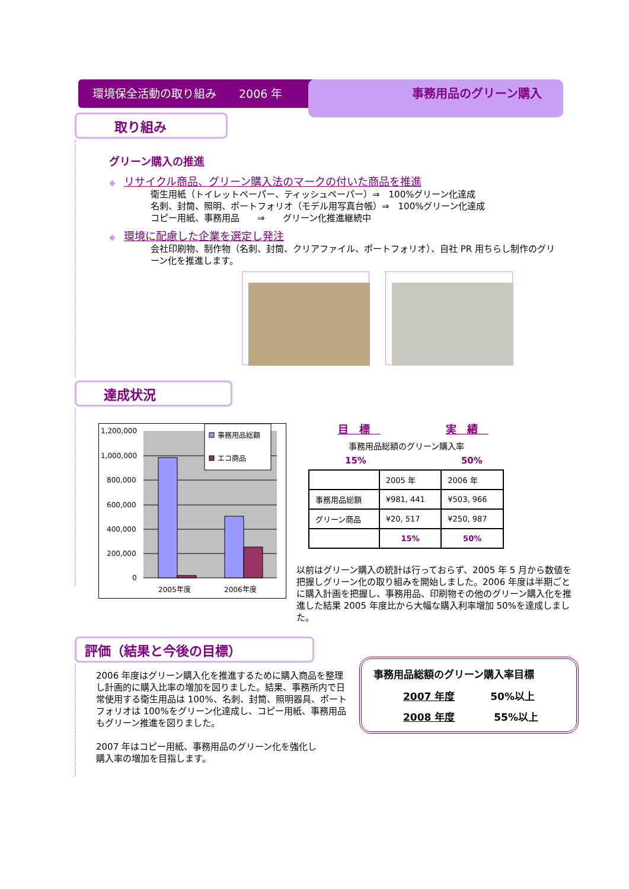環境保全活動の取り組み　　2006 年 事務用品のグリーン購入
取り組み
グリーン購入の推進
◆　リサイクル商品、グリーン購入法のマークの付いた商品を推進
衛生用紙（トイレットペーパー、ティッシュペーパー）⇒　100%グリーン化達成
名刺、封筒、照明、ポートフォリオ（モデル用写真台帳）⇒　100%グリーン化達成
コピー用紙、事務用品　　⇒　　グリーン化推進継続中
◆　環境に配慮した企業を選定し発注
会社印刷物、制作物（名刺、封筒、クリアファイル、ポートフォリオ）、自社 PR 用ちらし制作のグリーン化を推進します。
達成状況
1,200,000
1,000,000
800,000
600,000
400,000
200,000
0
2005年度
2006年度
事務用品総額
エコ商品
目　標　実　績　
事務用品総額のグリーン購入率
15% 50%
| | 2005 年 | 2006 年 |
| 事務用品総額 | ¥981, 441 | ¥503, 966 |
| グリーン商品 | ¥20, 517 | ¥250, 987 |
| | 15% | 50% |
以前はグリーン購入の統計は行っておらず、2005 年 5 月から数値を把握しグリーン化の取り組みを開始しました。2006 年度は半期ごとに購入計画を把握し、事務用品、印刷物その他のグリーン購入化を推進した結果 2005 年度比から大幅な購入利率増加 50%を達成しました。
評価（結果と今後の目標）
2006 年度はグリーン購入化を推進するために購入商品を整理し計画的に購入比率の増加を図りました。結果、事務所内で日常使用する衛生用品は 100%、名刺、封筒、照明器具、ポートフォリオは 100%をグリーン化達成し、コピー用紙、事務用品もグリーン推進を図りました。
2007 年はコピー用紙、事務用品のグリーン化を強化し
購入率の増加を目指します。
事務用品総額のグリーン購入率目標
2007 年度 50%以上
2008 年度 55%以上